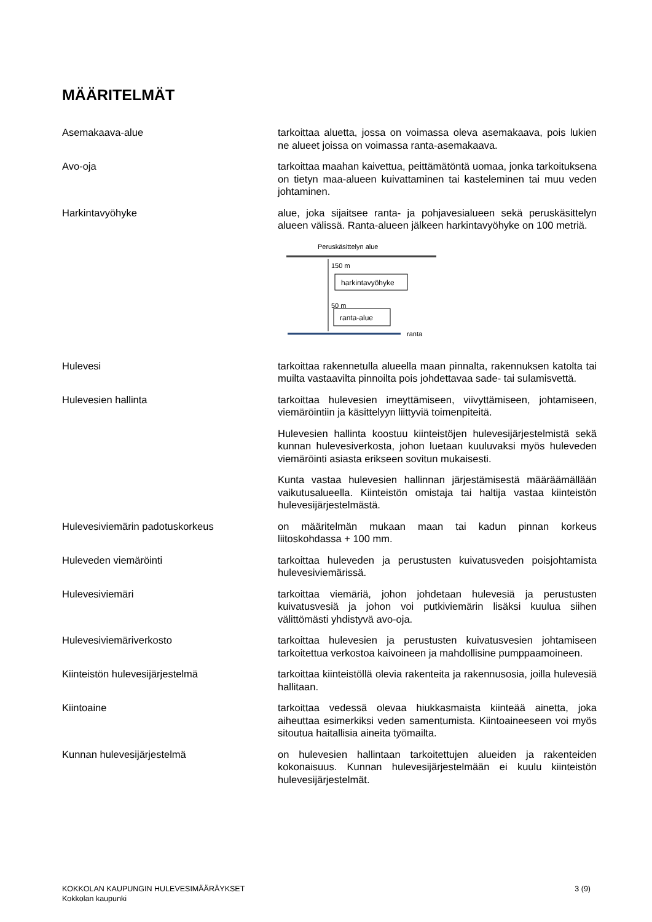MÄÄRITELMÄT
Asemakaava-alue tarkoittaa aluetta, jossa on voimassa oleva asemakaava, pois lukien ne alueet joissa on voimassa ranta-asemakaava.
Avo-oja tarkoittaa maahan kaivettua, peittämätöntä uomaa, jonka tarkoituksena on tietyn maa-alueen kuivattaminen tai kasteleminen tai muu veden johtaminen.
Harkintavyöhyke alue, joka sijaitsee ranta- ja pohjavesialueen sekä peruskäsittelyn alueen välissä. Ranta-alueen jälkeen harkintavyöhyke on 100 metriä.
Peruskäsittelyn alue
150 m
harkintavyöhyke
50 m
ranta-alue
ranta
Hulevesi tarkoittaa rakennetulla alueella maan pinnalta, rakennuksen katolta tai muilta vastaavilta pinnoilta pois johdettavaa sade- tai sulamisvettä.
Hulevesien hallinta tarkoittaa hulevesien imeyttämiseen, viivyttämiseen, johtamiseen, viemäröintiin ja käsittelyyn liittyviä toimenpiteitä.
Hulevesien hallinta koostuu kiinteistöjen hulevesijärjestelmistä sekä kunnan hulevesiverkosta, johon luetaan kuuluvaksi myös huleveden viemäröinti asiasta erikseen sovitun mukaisesti.
Kunta vastaa hulevesien hallinnan järjestämisestä määräämällään vaikutusalueella. Kiinteistön omistaja tai haltija vastaa kiinteistön hulevesijärjestelmästä.
Hulevesiviemärin padotuskorkeus on määritelmän mukaan maan tai kadun pinnan korkeus liitoskohdassa + 100 mm.
Huleveden viemäröinti tarkoittaa huleveden ja perustusten kuivatusveden poisjohtamista hulevesiviemärissä.
Hulevesiviemäri tarkoittaa viemäriä, johon johdetaan hulevesiä ja perustusten kuivatusvesiä ja johon voi putkiviemärin lisäksi kuulua siihen välittömästi yhdistyvä avo-oja.
Hulevesiviemäriverkosto tarkoittaa hulevesien ja perustusten kuivatusvesien johtamiseen tarkoitettua verkostoa kaivoineen ja mahdollisine pumppaamoineen.
Kiinteistön hulevesijärjestelmä tarkoittaa kiinteistöllä olevia rakenteita ja rakennusosia, joilla hulevesiä hallitaan.
Kiintoaine tarkoittaa vedessä olevaa hiukkasmaista kiinteää ainetta, joka aiheuttaa esimerkiksi veden samentumista. Kiintoaineeseen voi myös sitoutua haitallisia aineita työmailta.
Kunnan hulevesijärjestelmä on hulevesien hallintaan tarkoitettujen alueiden ja rakenteiden kokonaisuus. Kunnan hulevesijärjestelmään ei kuulu kiinteistön hulevesijärjestelmät.
KOKKOLAN KAUPUNGIN HULEVESIMÄÄRÄYKSET
Kokkolan kaupunki
3 (9)